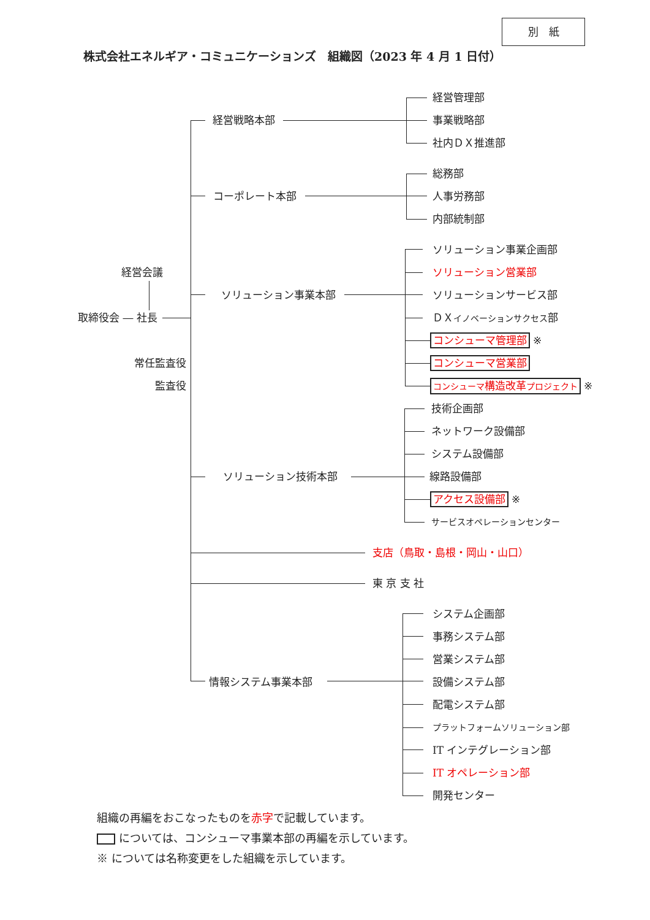別　紙
株式会社エネルギア・コミュニケーションズ　組織図（2023 年 4 月 1 日付）
経営管理部
経営戦略本部 事業戦略部
社内ＤＸ推進部
総務部
コーポレート本部 人事労務部
内部統制部
ソリューション事業企画部
経営会議 ソリューション営業部
ソリューション事業本部 ソリューションサービス部
取締役会 ― 社長 ＤＸイノベーションサクセス部
コンシューマ管理部 ※
常任監査役
コンシューマ営業部
監査役
コンシューマ構造改革プロジェクト ※
技術企画部
ネットワーク設備部
システム設備部
ソリューション技術本部 線路設備部
アクセス設備部 ※
サービスオペレーションセンター
支店（鳥取・島根・岡山・山口）
東 京 支 社
システム企画部
事務システム部
営業システム部
情報システム事業本部 設備システム部
配電システム部
プラットフォームソリューション部
IT インテグレーション部
IT オペレーション部
開発センター
組織の再編をおこなったものを赤字で記載しています。
については、コンシューマ事業本部の再編を示しています。
※ については名称変更をした組織を示しています。